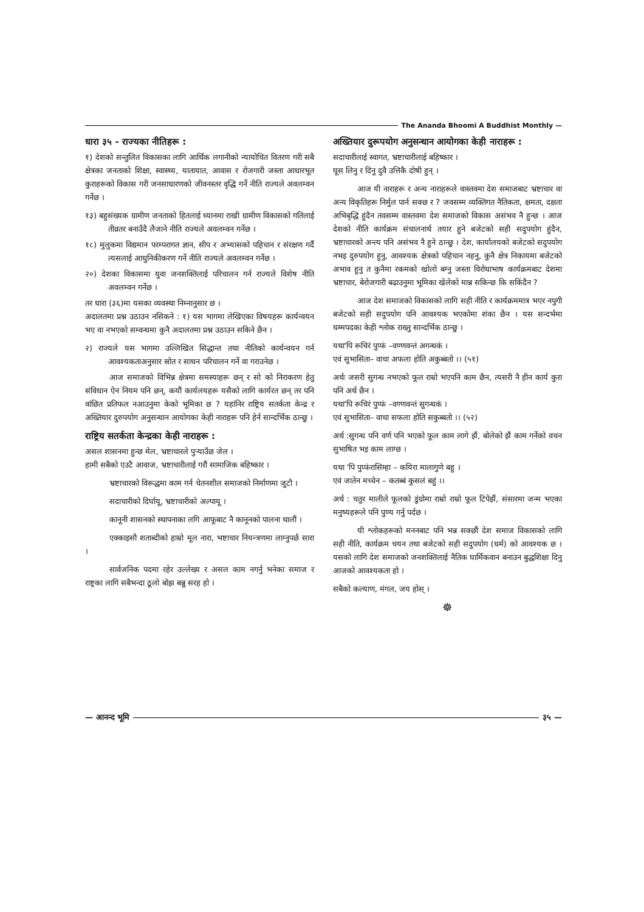The Ananda Bhoomi A Buddhist Monthly —
धारा ३५ - राज्यका नीतिहरू :
१) देशको सन्तुलित विकासका लागि आर्थिक लगानीको न्यायोचित वितरण गरी सबै क्षेत्रका जनताको शिक्षा, स्वास्थ्य, यातायात, आवास र रोजगारी जस्ता आधारभूत कुराहरूको विकास गरी जनसाधारणको जीवनस्तर वृद्धि गर्ने नीति राज्यले अवलम्वन गर्नेछ ।
१३) बहुसंख्यक ग्रामीण जनताको हितलाई ध्यानमा राखी ग्रामीण विकासको गतिलाई तीव्रतर बनाउँदै लैजाने नीति राज्यले अवलम्वन गर्नेछ ।
१८) मुलुकमा विद्यमान परम्परागत ज्ञान, सीप र अभ्यासको पहिचान र संरक्षण गर्दै त्यसलाई आधुनिकीकरण गर्ने नीति राज्यले अवलम्वन गर्नेछ ।
२०) देशका विकासमा युवा जनशक्तिलाई परिचालन गर्न राज्यले विशेष नीति अवलम्वन गर्नेछ ।
तर धारा (३६)मा यसका व्यवस्था निम्नानुसार छ ।
अदालतमा प्रश्न उठाउन नसिकने : १) यस भागमा लेखिएका विषयहरू कार्यन्वयन भए वा नभएको सम्वन्धमा कुनै अदालतमा प्रश्न उठाउन सकिने छैन ।
२) राज्यले यस भागमा उल्लिखित सिद्धान्त तथा नीतिको कार्यन्वयन गर्न आवश्यकताअनुसार स्रोत र साधन परिचालन गर्ने वा गराउनेछ ।
आज समाजको विभिन्न क्षेत्रमा समस्याहरू छन् र सो को निराकरण हेतु संविधान ऐन नियम पनि छन्, कयौं कार्यलयहरू यसैको लागि कार्यरत छन् तर पनि वांछित प्रतिफल नआउनुमा केको भूमिका छ ? यहांनिर राष्ट्रिय सतर्कता केन्द्र र अख्तियार दुरुपयोग अनुसन्धान आयोगका केही नाराहरू पनि हेर्न सान्दर्भिक ठान्छु ।
राष्ट्रिय सतर्कता केन्द्रका केही नाराहरू :
असल शासनमा हुन्छ मेल, भ्रष्टाचारले पुऱ्याउँछ जेल ।
हामी सबैको एउटै आवाज, भ्रष्टाचारीलाई गरौं सामाजिक बहिष्कार ।
भ्रष्टाचारको विरूद्धमा काम गर्न चेतनशील समाजको निर्माणमा जुटौ ।
सदाचारीको दिर्घायू, भ्रष्टाचारीको अल्पायू ।
कानूनी शासनको स्थापनाका लगि आफूबाट नै कानूनको पालना थालौं ।
एक्काइसौ शताब्दीको हाम्रो मूल नारा, भष्टाचार नियन्त्रणमा लाग्नुपर्छ सारा ।
सार्वजनिक पदमा रहेर उल्लेख्य र असल काम नगर्नु भनेका समाज र राष्ट्रका लागि सबैभन्दा ठूलो बोझ बन्नु सरह हो ।
अख्तियार दुरूपयोग अनुसन्धान आयोगका केही नाराहरू :
सदाचारीलाई स्वागत, भ्रष्टाचारीलाई बहिष्कार ।
घूस लिनु र दिनु दुवै उत्तिकै दोषी हुन् ।
आज यी नाराहरू र अन्य नाराहरूले वास्तवमा देश समाजबाट भ्रष्टाचार वा अन्य विकृतिहरू निर्मुल पार्न सक्छ र ? जवसम्म व्यक्तिगत नैतिकता, क्षमता, दक्षता अभिबृद्धि हुंदैन तवसम्म वास्तवमा देश समाजको विकास असंभव नै हुन्छ । आज देशको नीति कार्यक्रम संचालनार्थ तयार हुने बजेटको सही सदुपयोग हुंदैन, भ्रष्टाचारको अन्त्य पनि असंभव नै हुने ठान्छु । देश, कार्यालयको बजेटको सदुपयोग नभइ दुरुपयोग हुनु, आवश्यक क्षेत्रको पहिचान नहनु, कुनै क्षेत्र निकायमा बजेटको अभाव हुनु त कुनैमा रकमको खोलो बग्नु जस्ता विरोधाभाष कार्यक्रमबाट देशमा भ्रष्टाचार, बेरोजगारी बढाउनुमा भूमिका खेलेको मान्न सकिन्छ कि सकिंदैन ?
आज देश समाजको विकासको लागि सही नीति र कार्यक्रममात्र भएर नपुगी बजेटको सही सदुपयोग पनि आवश्यक भएकोमा शंका छैन । यस सन्दर्भमा धम्मपदका केही श्लोक राख्नु सान्दर्भिक ठान्छु ।
यथा'पि रूचिरं पुप्फं –वण्णवन्तं अगन्धकं ।
एवं सुभासिता– वाचा अफला होति अकुब्बतो ।। (५१)
अर्थः जसरी सुगन्ध नभएको फूल राम्रो भएपनि काम छैन, त्यसरी नै हीन कार्य कुरा पनि अर्थ छैन ।
यथा'पि रूचिरं पुप्फं –वण्णवन्तं सुगन्धकं ।
एवं सुभासिता– वाचा सफला होति सकुब्बतो ।। (५२)
अर्थ :सुगन्ध पनि वर्ण पनि भएको फूल काम लागे झैं, बोलेको झैं काम गर्नेको वचन सुभाषित भइ काम लाग्छ ।
यथा 'पि पुप्फंरासिम्हा – कयिरा मालागुणे बहु ।
एवं जातेन मच्चेन – कतब्बं कुसलं बहुं ।।
अर्थ : चतुर मालीले फूलको डुंग्रोमा राम्रो राम्रो फूल टिपेझैं, संसारमा जन्म भएका मनुष्यहरूले पनि पुण्य गर्नु पर्दछ ।
यी श्लोकहरूको मननबाट पनि भन्न सक्छौं देश समाज विकासको लागि सही नीति, कार्यक्रम चयन तथा बजेटको सही सदुपयोग (धर्म) को आवश्यक छ । यसको लागि देश समाजको जनशक्तिलाई नैतिक घार्मिकवान बनाउन बुद्धशिक्षा दिनु आजको आवश्यकता हो ।
सबैको कल्याण, मंगल, जय होस् ।
☸
— आनन्द भूमि
३५ —